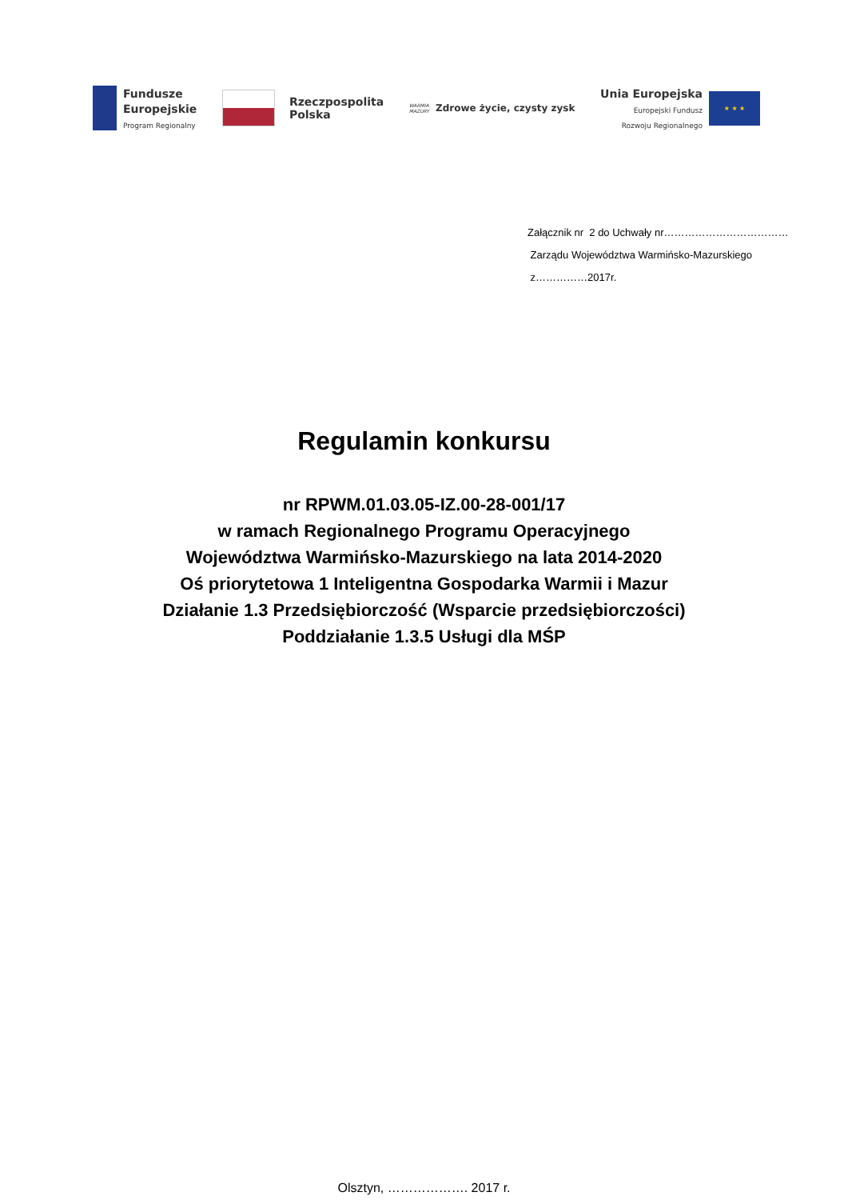Fundusze
Europejskie
Program Regionalny
Rzeczpospolita
Polska
WARMIA
MAZURY Zdrowe życie, czysty zysk
Unia Europejska
Europejski Fundusz
Rozwoju Regionalnego
★ ★ ★
Załącznik nr 2 do Uchwały nr………………………………
Zarządu Województwa Warmińsko-Mazurskiego
z……………2017r.
Regulamin konkursu
nr RPWM.01.03.05-IZ.00-28-001/17
w ramach Regionalnego Programu Operacyjnego
Województwa Warmińsko-Mazurskiego na lata 2014-2020
Oś priorytetowa 1 Inteligentna Gospodarka Warmii i Mazur
Działanie 1.3 Przedsiębiorczość (Wsparcie przedsiębiorczości)
Poddziałanie 1.3.5 Usługi dla MŚP
Olsztyn, ………………. 2017 r.